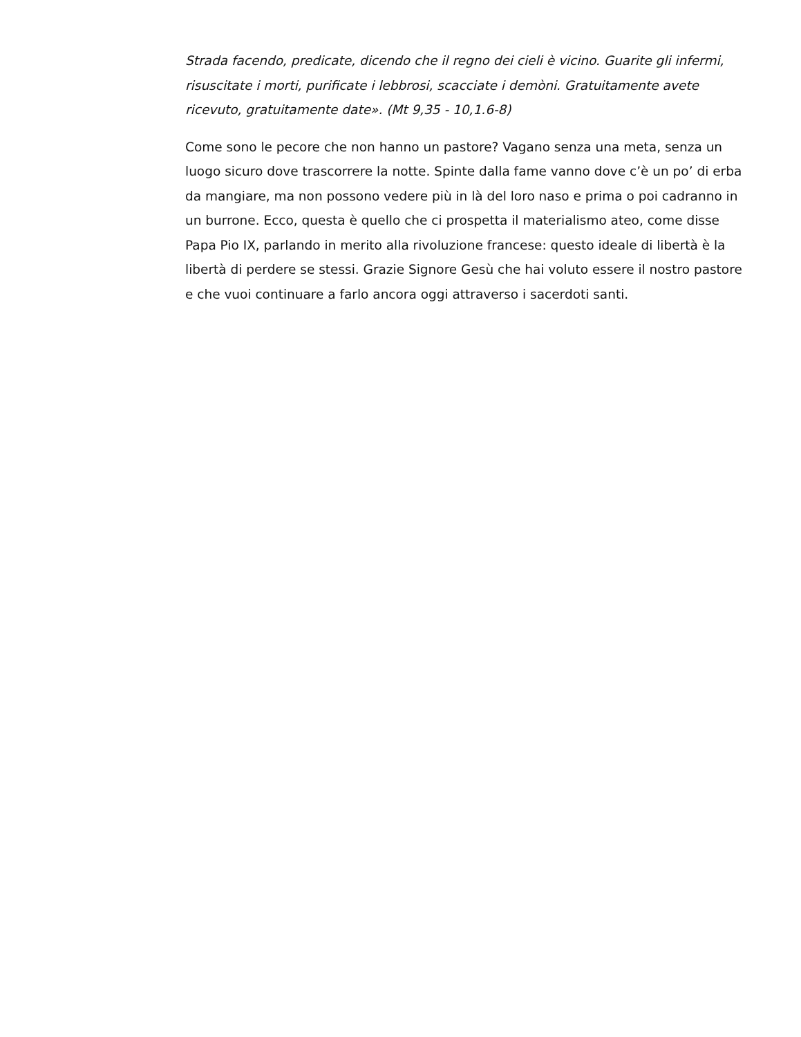Strada facendo, predicate, dicendo che il regno dei cieli è vicino. Guarite gli infermi, risuscitate i morti, purificate i lebbrosi, scacciate i demòni. Gratuitamente avete ricevuto, gratuitamente date». (Mt 9,35 - 10,1.6-8)
Come sono le pecore che non hanno un pastore? Vagano senza una meta, senza un luogo sicuro dove trascorrere la notte. Spinte dalla fame vanno dove c’è un po’ di erba da mangiare, ma non possono vedere più in là del loro naso e prima o poi cadranno in un burrone. Ecco, questa è quello che ci prospetta il materialismo ateo, come disse Papa Pio IX, parlando in merito alla rivoluzione francese: questo ideale di libertà è la libertà di perdere se stessi. Grazie Signore Gesù che hai voluto essere il nostro pastore e che vuoi continuare a farlo ancora oggi attraverso i sacerdoti santi.